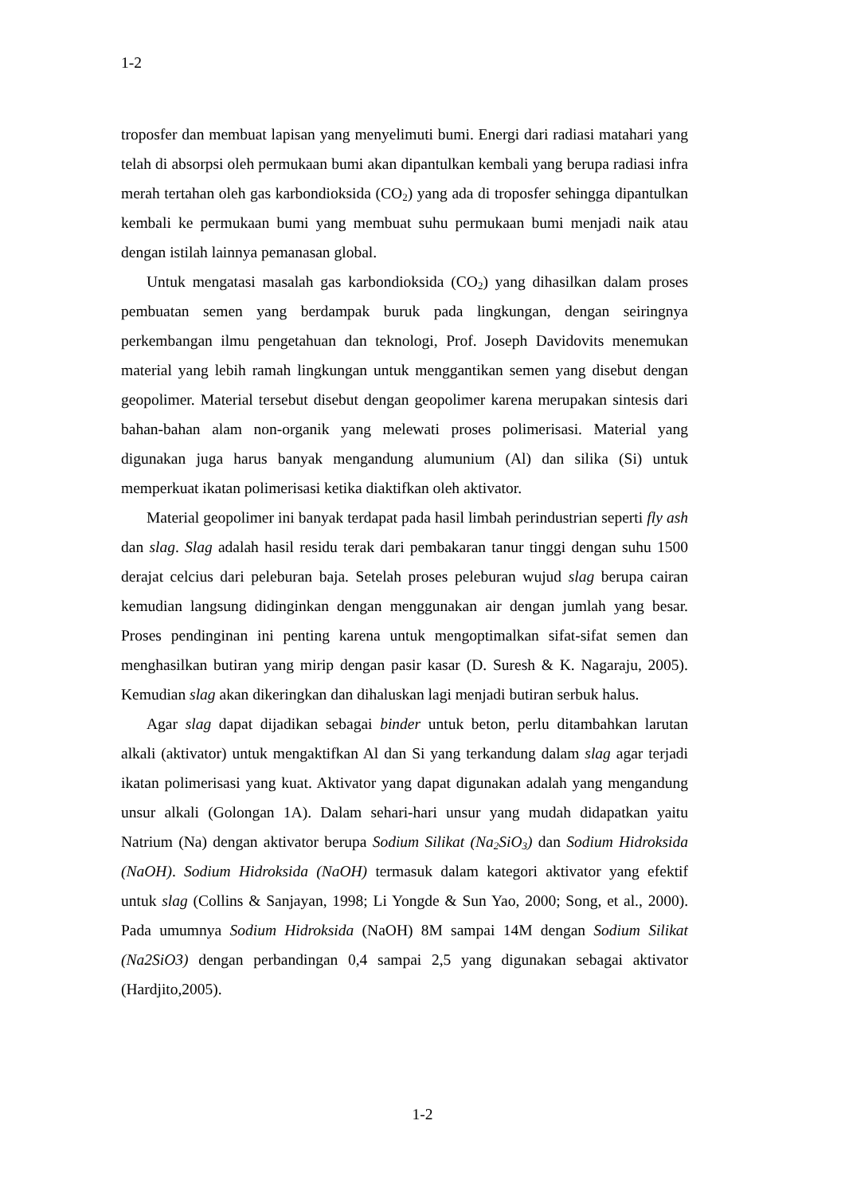1-2
troposfer dan membuat lapisan yang menyelimuti bumi. Energi dari radiasi matahari yang telah di absorpsi oleh permukaan bumi akan dipantulkan kembali yang berupa radiasi infra merah tertahan oleh gas karbondioksida (CO<sub>2</sub>) yang ada di troposfer sehingga dipantulkan kembali ke permukaan bumi yang membuat suhu permukaan bumi menjadi naik atau dengan istilah lainnya pemanasan global.
Untuk mengatasi masalah gas karbondioksida (CO<sub>2</sub>) yang dihasilkan dalam proses pembuatan semen yang berdampak buruk pada lingkungan, dengan seiringnya perkembangan ilmu pengetahuan dan teknologi, Prof. Joseph Davidovits menemukan material yang lebih ramah lingkungan untuk menggantikan semen yang disebut dengan geopolimer. Material tersebut disebut dengan geopolimer karena merupakan sintesis dari bahan-bahan alam non-organik yang melewati proses polimerisasi. Material yang digunakan juga harus banyak mengandung alumunium (Al) dan silika (Si) untuk memperkuat ikatan polimerisasi ketika diaktifkan oleh aktivator.
Material geopolimer ini banyak terdapat pada hasil limbah perindustrian seperti fly ash dan slag. Slag adalah hasil residu terak dari pembakaran tanur tinggi dengan suhu 1500 derajat celcius dari peleburan baja. Setelah proses peleburan wujud slag berupa cairan kemudian langsung didinginkan dengan menggunakan air dengan jumlah yang besar. Proses pendinginan ini penting karena untuk mengoptimalkan sifat-sifat semen dan menghasilkan butiran yang mirip dengan pasir kasar (D. Suresh & K. Nagaraju, 2005). Kemudian slag akan dikeringkan dan dihaluskan lagi menjadi butiran serbuk halus.
Agar slag dapat dijadikan sebagai binder untuk beton, perlu ditambahkan larutan alkali (aktivator) untuk mengaktifkan Al dan Si yang terkandung dalam slag agar terjadi ikatan polimerisasi yang kuat. Aktivator yang dapat digunakan adalah yang mengandung unsur alkali (Golongan 1A). Dalam sehari-hari unsur yang mudah didapatkan yaitu Natrium (Na) dengan aktivator berupa Sodium Silikat (Na<sub>2</sub>SiO<sub>3</sub>) dan Sodium Hidroksida (NaOH). Sodium Hidroksida (NaOH) termasuk dalam kategori aktivator yang efektif untuk slag (Collins & Sanjayan, 1998; Li Yongde & Sun Yao, 2000; Song, et al., 2000). Pada umumnya Sodium Hidroksida (NaOH) 8M sampai 14M dengan Sodium Silikat (Na2SiO3) dengan perbandingan 0,4 sampai 2,5 yang digunakan sebagai aktivator (Hardjito,2005).
1-2